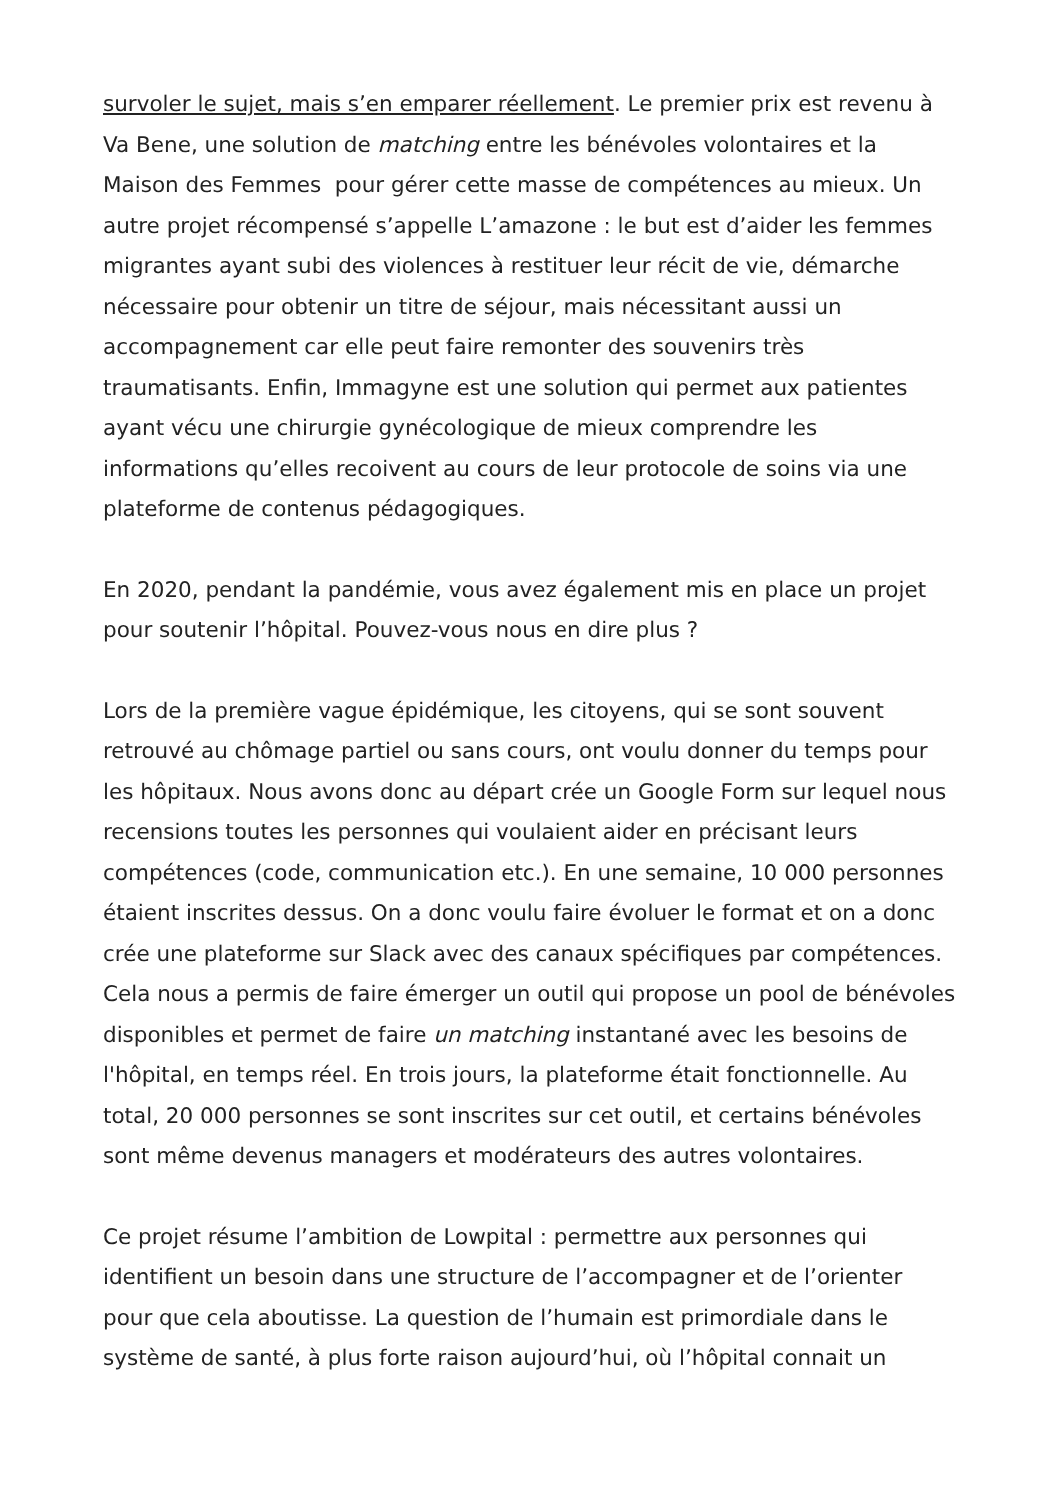survoler le sujet, mais s’en emparer réellement. Le premier prix est revenu à Va Bene, une solution de matching entre les bénévoles volontaires et la Maison des Femmes pour gérer cette masse de compétences au mieux. Un autre projet récompensé s’appelle L’amazone : le but est d’aider les femmes migrantes ayant subi des violences à restituer leur récit de vie, démarche nécessaire pour obtenir un titre de séjour, mais nécessitant aussi un accompagnement car elle peut faire remonter des souvenirs très traumatisants. Enfin, Immagyne est une solution qui permet aux patientes ayant vécu une chirurgie gynécologique de mieux comprendre les informations qu’elles recoivent au cours de leur protocole de soins via une plateforme de contenus pédagogiques.
En 2020, pendant la pandémie, vous avez également mis en place un projet pour soutenir l’hôpital. Pouvez-vous nous en dire plus ?
Lors de la première vague épidémique, les citoyens, qui se sont souvent retrouvé au chômage partiel ou sans cours, ont voulu donner du temps pour les hôpitaux. Nous avons donc au départ crée un Google Form sur lequel nous recensions toutes les personnes qui voulaient aider en précisant leurs compétences (code, communication etc.). En une semaine, 10 000 personnes étaient inscrites dessus. On a donc voulu faire évoluer le format et on a donc crée une plateforme sur Slack avec des canaux spécifiques par compétences. Cela nous a permis de faire émerger un outil qui propose un pool de bénévoles disponibles et permet de faire un matching instantané avec les besoins de l'hôpital, en temps réel. En trois jours, la plateforme était fonctionnelle. Au total, 20 000 personnes se sont inscrites sur cet outil, et certains bénévoles sont même devenus managers et modérateurs des autres volontaires.
Ce projet résume l’ambition de Lowpital : permettre aux personnes qui identifient un besoin dans une structure de l’accompagner et de l’orienter pour que cela aboutisse. La question de l’humain est primordiale dans le système de santé, à plus forte raison aujourd’hui, où l’hôpital connait un